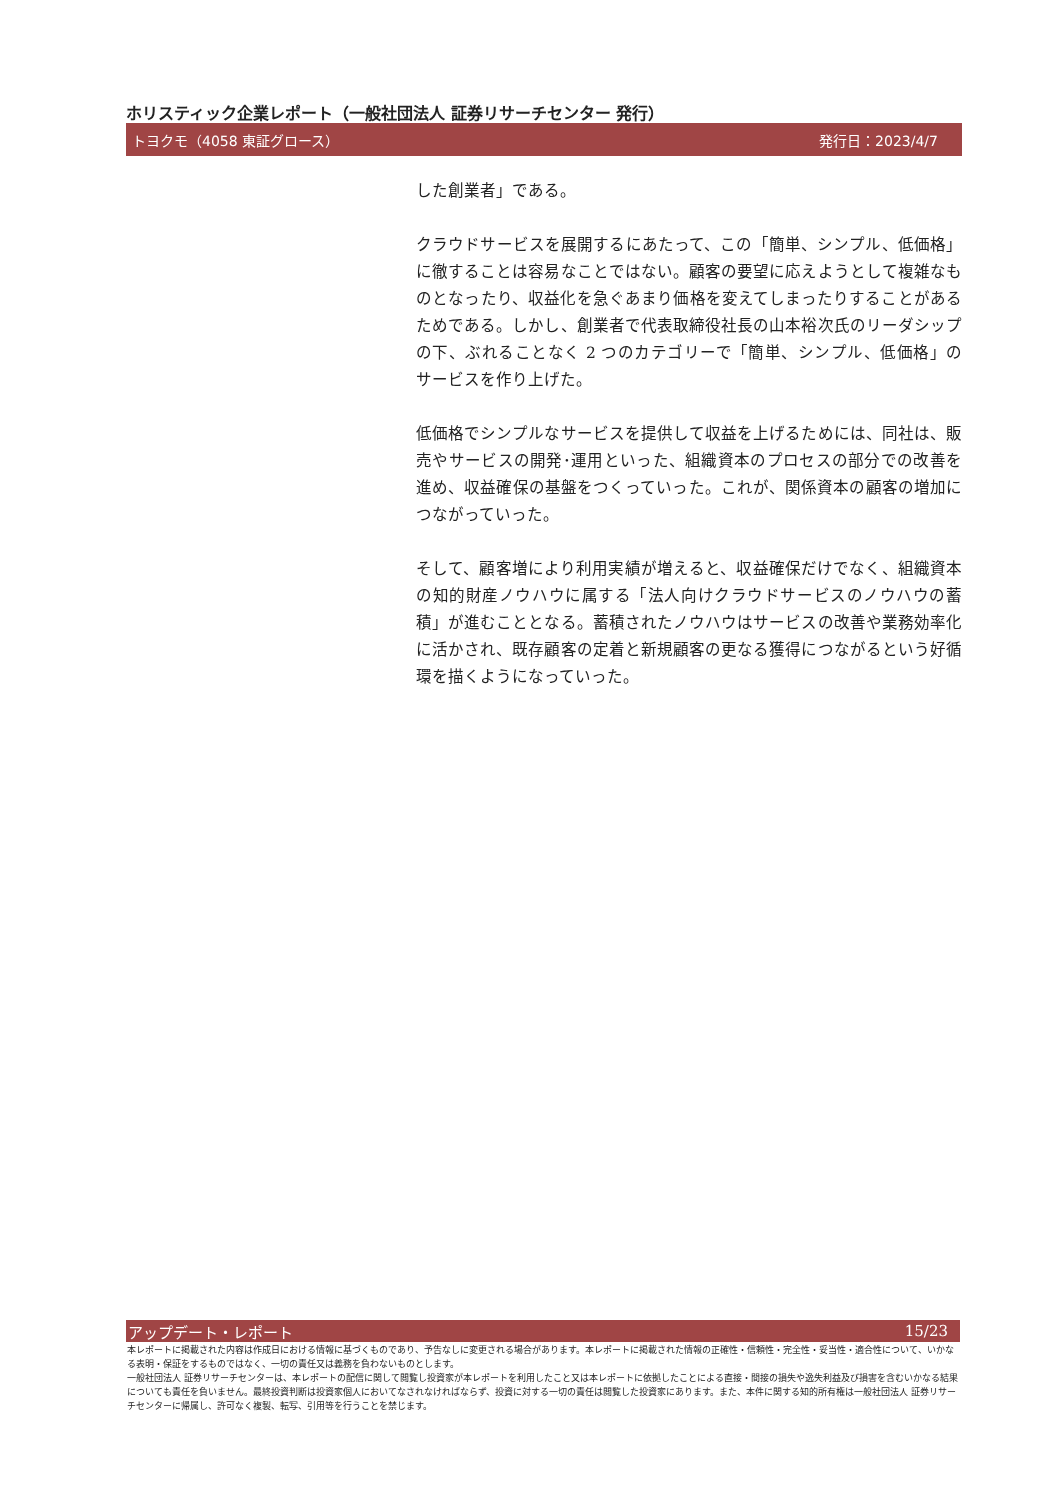ホリスティック企業レポート（一般社団法人 証券リサーチセンター 発行）
トヨクモ（4058 東証グロース） 発行日：2023/4/7
した創業者」である。
クラウドサービスを展開するにあたって、この「簡単、シンプル、低価格」に徹することは容易なことではない。顧客の要望に応えようとして複雑なものとなったり、収益化を急ぐあまり価格を変えてしまったりすることがあるためである。しかし、創業者で代表取締役社長の山本裕次氏のリーダシップの下、ぶれることなく 2 つのカテゴリーで「簡単、シンプル、低価格」のサービスを作り上げた。
低価格でシンプルなサービスを提供して収益を上げるためには、同社は、販売やサービスの開発･運用といった、組織資本のプロセスの部分での改善を進め、収益確保の基盤をつくっていった。これが、関係資本の顧客の増加につながっていった。
そして、顧客増により利用実績が増えると、収益確保だけでなく、組織資本の知的財産ノウハウに属する「法人向けクラウドサービスのノウハウの蓄積」が進むこととなる。蓄積されたノウハウはサービスの改善や業務効率化に活かされ、既存顧客の定着と新規顧客の更なる獲得につながるという好循環を描くようになっていった。
アップデート・レポート 15/23
本レポートに掲載された内容は作成日における情報に基づくものであり、予告なしに変更される場合があります。本レポートに掲載された情報の正確性・信頼性・完全性・妥当性・適合性について、いかなる表明・保証をするものではなく、一切の責任又は義務を負わないものとします。
一般社団法人 証券リサーチセンターは、本レポートの配信に関して閲覧し投資家が本レポートを利用したこと又は本レポートに依拠したことによる直接・間接の損失や逸失利益及び損害を含むいかなる結果についても責任を負いません。最終投資判断は投資家個人においてなされなければならず、投資に対する一切の責任は閲覧した投資家にあります。また、本件に関する知的所有権は一般社団法人 証券リサーチセンターに帰属し、許可なく複製、転写、引用等を行うことを禁じます。